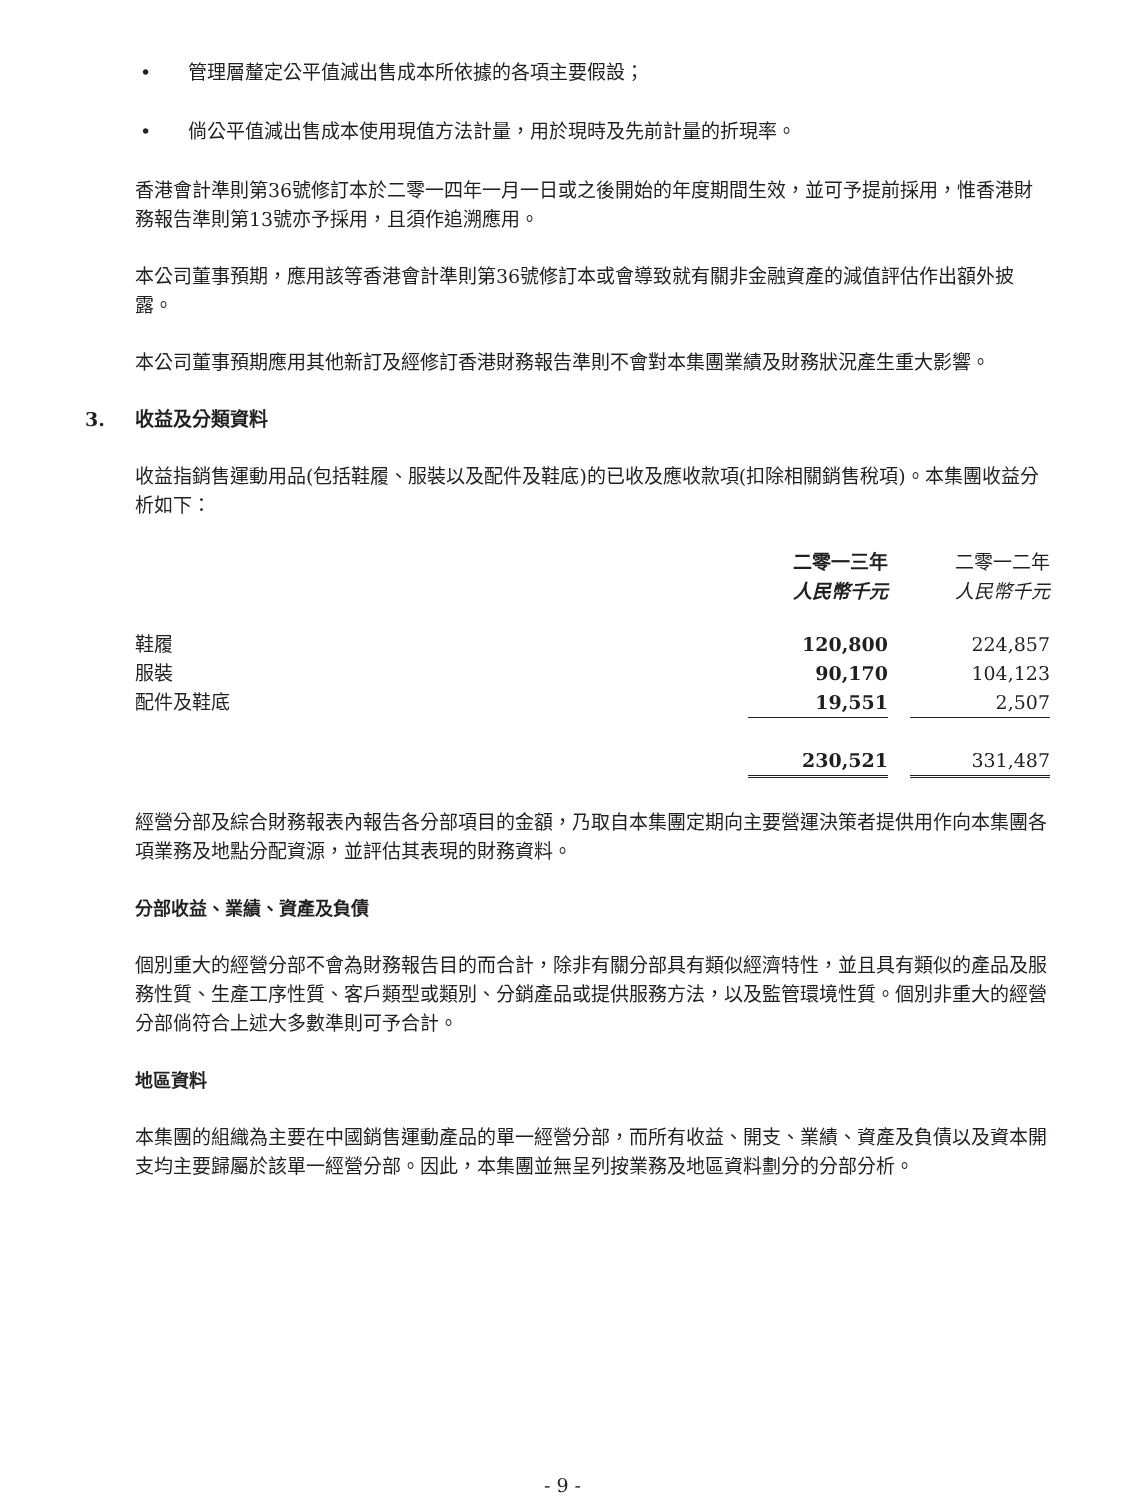• 管理層釐定公平值減出售成本所依據的各項主要假設；
• 倘公平值減出售成本使用現值方法計量，用於現時及先前計量的折現率。
香港會計準則第36號修訂本於二零一四年一月一日或之後開始的年度期間生效，並可予提前採用，惟香港財務報告準則第13號亦予採用，且須作追溯應用。
本公司董事預期，應用該等香港會計準則第36號修訂本或會導致就有關非金融資產的減值評估作出額外披露。
本公司董事預期應用其他新訂及經修訂香港財務報告準則不會對本集團業績及財務狀況產生重大影響。
3. 收益及分類資料
收益指銷售運動用品(包括鞋履、服裝以及配件及鞋底)的已收及應收款項(扣除相關銷售稅項)。本集團收益分析如下：
| | 二零一三年 | | 二零一二年 |
| --- | --- | --- | --- |
| | 人民幣千元 | | 人民幣千元 |
| 鞋履 | 120,800 | | 224,857 |
| 服裝 | 90,170 | | 104,123 |
| 配件及鞋底 | 19,551 | | 2,507 |
| | 230,521 | | 331,487 |
經營分部及綜合財務報表內報告各分部項目的金額，乃取自本集團定期向主要營運決策者提供用作向本集團各項業務及地點分配資源，並評估其表現的財務資料。
分部收益、業績、資產及負債
個別重大的經營分部不會為財務報告目的而合計，除非有關分部具有類似經濟特性，並且具有類似的產品及服務性質、生產工序性質、客戶類型或類別、分銷產品或提供服務方法，以及監管環境性質。個別非重大的經營分部倘符合上述大多數準則可予合計。
地區資料
本集團的組織為主要在中國銷售運動產品的單一經營分部，而所有收益、開支、業績、資產及負債以及資本開支均主要歸屬於該單一經營分部。因此，本集團並無呈列按業務及地區資料劃分的分部分析。
- 9 -